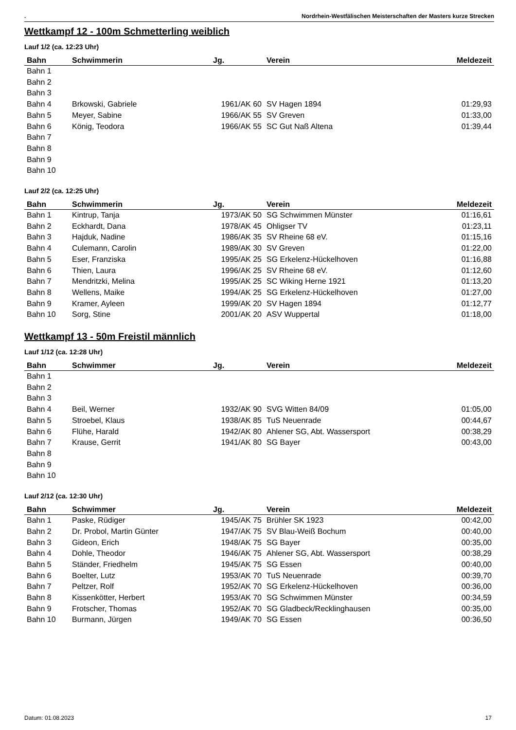. Nordrhein-Westfälischen Meisterschaften der Masters kurze Strecken
Wettkampf 12 - 100m Schmetterling weiblich
Lauf 1/2 (ca. 12:23 Uhr)
| Bahn | Schwimmerin | Jg. | Verein | Meldezeit |
| --- | --- | --- | --- | --- |
| Bahn 1 | | | | |
| Bahn 2 | | | | |
| Bahn 3 | | | | |
| Bahn 4 | Brkowski, Gabriele | 1961/AK 60 | SV Hagen 1894 | 01:29,93 |
| Bahn 5 | Meyer, Sabine | 1966/AK 55 | SV Greven | 01:33,00 |
| Bahn 6 | König, Teodora | 1966/AK 55 | SC Gut Naß Altena | 01:39,44 |
| Bahn 7 | | | | |
| Bahn 8 | | | | |
| Bahn 9 | | | | |
| Bahn 10 | | | | |
Lauf 2/2 (ca. 12:25 Uhr)
| Bahn | Schwimmerin | Jg. | Verein | Meldezeit |
| --- | --- | --- | --- | --- |
| Bahn 1 | Kintrup, Tanja | 1973/AK 50 | SG Schwimmen Münster | 01:16,61 |
| Bahn 2 | Eckhardt, Dana | 1978/AK 45 | Ohligser TV | 01:23,11 |
| Bahn 3 | Hajduk, Nadine | 1986/AK 35 | SV Rheine 68 eV. | 01:15,16 |
| Bahn 4 | Culemann, Carolin | 1989/AK 30 | SV Greven | 01:22,00 |
| Bahn 5 | Eser, Franziska | 1995/AK 25 | SG Erkelenz-Hückelhoven | 01:16,88 |
| Bahn 6 | Thien, Laura | 1996/AK 25 | SV Rheine 68 eV. | 01:12,60 |
| Bahn 7 | Mendritzki, Melina | 1995/AK 25 | SC Wiking Herne 1921 | 01:13,20 |
| Bahn 8 | Wellens, Maike | 1994/AK 25 | SG Erkelenz-Hückelhoven | 01:27,00 |
| Bahn 9 | Kramer, Ayleen | 1999/AK 20 | SV Hagen 1894 | 01:12,77 |
| Bahn 10 | Sorg, Stine | 2001/AK 20 | ASV Wuppertal | 01:18,00 |
Wettkampf 13 - 50m Freistil männlich
Lauf 1/12 (ca. 12:28 Uhr)
| Bahn | Schwimmer | Jg. | Verein | Meldezeit |
| --- | --- | --- | --- | --- |
| Bahn 1 | | | | |
| Bahn 2 | | | | |
| Bahn 3 | | | | |
| Bahn 4 | Beil, Werner | 1932/AK 90 | SVG Witten 84/09 | 01:05,00 |
| Bahn 5 | Stroebel, Klaus | 1938/AK 85 | TuS Neuenrade | 00:44,67 |
| Bahn 6 | Flühe, Harald | 1942/AK 80 | Ahlener SG, Abt. Wassersport | 00:38,29 |
| Bahn 7 | Krause, Gerrit | 1941/AK 80 | SG Bayer | 00:43,00 |
| Bahn 8 | | | | |
| Bahn 9 | | | | |
| Bahn 10 | | | | |
Lauf 2/12 (ca. 12:30 Uhr)
| Bahn | Schwimmer | Jg. | Verein | Meldezeit |
| --- | --- | --- | --- | --- |
| Bahn 1 | Paske, Rüdiger | 1945/AK 75 | Brühler SK 1923 | 00:42,00 |
| Bahn 2 | Dr. Probol, Martin Günter | 1947/AK 75 | SV Blau-Weiß Bochum | 00:40,00 |
| Bahn 3 | Gideon, Erich | 1948/AK 75 | SG Bayer | 00:35,00 |
| Bahn 4 | Dohle, Theodor | 1946/AK 75 | Ahlener SG, Abt. Wassersport | 00:38,29 |
| Bahn 5 | Ständer, Friedhelm | 1945/AK 75 | SG Essen | 00:40,00 |
| Bahn 6 | Boelter, Lutz | 1953/AK 70 | TuS Neuenrade | 00:39,70 |
| Bahn 7 | Peltzer, Rolf | 1952/AK 70 | SG Erkelenz-Hückelhoven | 00:36,00 |
| Bahn 8 | Kissenkötter, Herbert | 1953/AK 70 | SG Schwimmen Münster | 00:34,59 |
| Bahn 9 | Frotscher, Thomas | 1952/AK 70 | SG Gladbeck/Recklinghausen | 00:35,00 |
| Bahn 10 | Burmann, Jürgen | 1949/AK 70 | SG Essen | 00:36,50 |
Datum: 01.08.2023 17